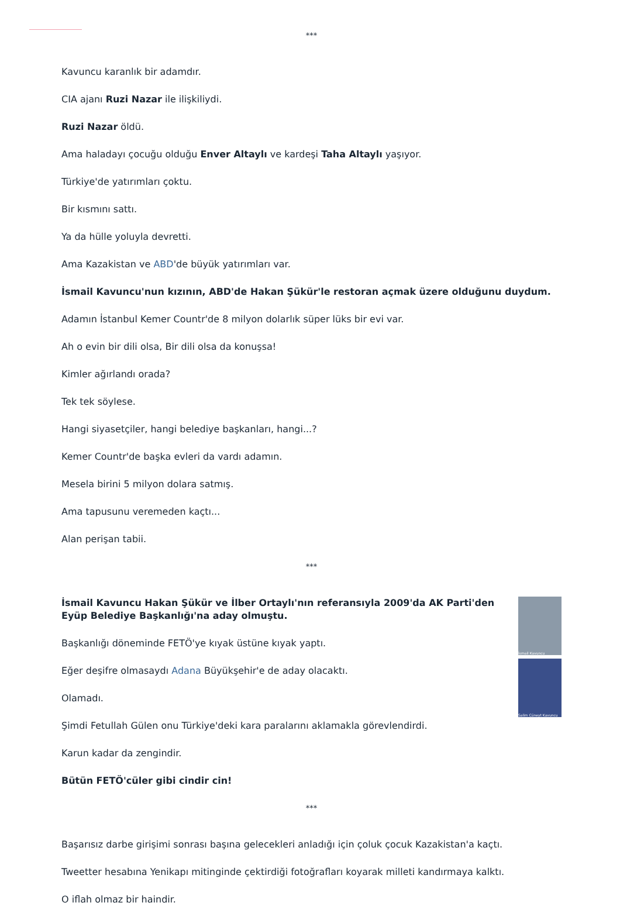***
Kavuncu karanlık bir adamdır.
CIA ajanı Ruzi Nazar ile ilişkiliydi.
Ruzi Nazar öldü.
Ama haladayı çocuğu olduğu Enver Altaylı ve kardeşi Taha Altaylı yaşıyor.
Türkiye'de yatırımları çoktu.
Bir kısmını sattı.
Ya da hülle yoluyla devretti.
Ama Kazakistan ve ABD'de büyük yatırımları var.
İsmail Kavuncu'nun kızının, ABD'de Hakan Şükür'le restoran açmak üzere olduğunu duydum.
Adamın İstanbul Kemer Countr'de 8 milyon dolarlık süper lüks bir evi var.
Ah o evin bir dili olsa, Bir dili olsa da konuşsa!
Kimler ağırlandı orada?
Tek tek söylese.
Hangi siyasetçiler, hangi belediye başkanları, hangi...?
Kemer Countr'de başka evleri da vardı adamın.
Mesela birini 5 milyon dolara satmış.
Ama tapusunu veremeden kaçtı...
Alan perişan tabii.
***
İsmail Kavuncu Hakan Şükür ve İlber Ortaylı'nın referansıyla 2009'da AK Parti'den Eyüp Belediye Başkanlığı'na aday olmuştu.
Başkanlığı döneminde FETÖ'ye kıyak üstüne kıyak yaptı.
Eğer deşifre olmasaydı Adana Büyükşehir'e de aday olacaktı.
Olamadı.
Şimdi Fetullah Gülen onu Türkiye'deki kara paralarını aklamakla görevlendirdi.
Karun kadar da zengindir.
Bütün FETÖ'cüler gibi cindir cin!
İsmail Kavuncu
Salim Cüneyt Kavuncu
***
Başarısız darbe girişimi sonrası başına gelecekleri anladığı için çoluk çocuk Kazakistan'a kaçtı.
Tweetter hesabına Yenikapı mitinginde çektirdiği fotoğrafları koyarak milleti kandırmaya kalktı.
O iflah olmaz bir haindir.